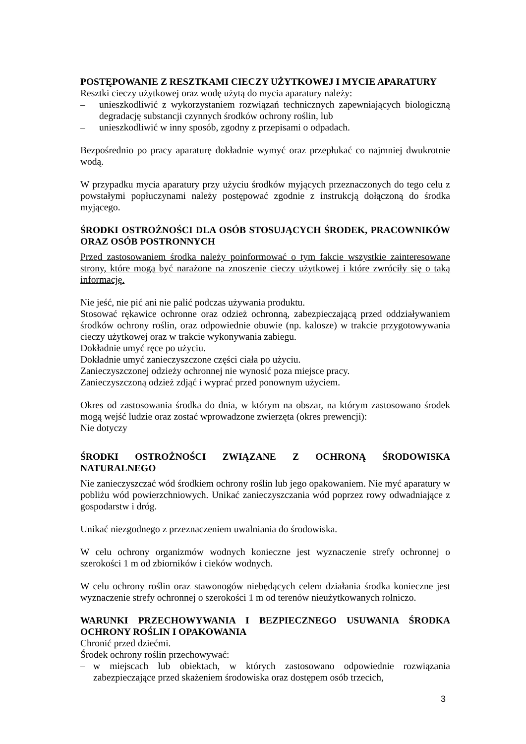POSTĘPOWANIE Z RESZTKAMI CIECZY UŻYTKOWEJ I MYCIE APARATURY
Resztki cieczy użytkowej oraz wodę użytą do mycia aparatury należy:
– unieszkodliwić z wykorzystaniem rozwiązań technicznych zapewniających biologiczną degradację substancji czynnych środków ochrony roślin, lub
– unieszkodliwić w inny sposób, zgodny z przepisami o odpadach.
Bezpośrednio po pracy aparaturę dokładnie wymyć oraz przepłukać co najmniej dwukrotnie wodą.
W przypadku mycia aparatury przy użyciu środków myjących przeznaczonych do tego celu z powstałymi popłuczynami należy postępować zgodnie z instrukcją dołączoną do środka myjącego.
ŚRODKI OSTROŻNOŚCI DLA OSÓB STOSUJĄCYCH ŚRODEK, PRACOWNIKÓW ORAZ OSÓB POSTRONNYCH
Przed zastosowaniem środka należy poinformować o tym fakcie wszystkie zainteresowane strony, które mogą być narażone na znoszenie cieczy użytkowej i które zwróciły się o taką informację.
Nie jeść, nie pić ani nie palić podczas używania produktu.
Stosować rękawice ochronne oraz odzież ochronną, zabezpieczającą przed oddziaływaniem środków ochrony roślin, oraz odpowiednie obuwie (np. kalosze) w trakcie przygotowywania cieczy użytkowej oraz w trakcie wykonywania zabiegu.
Dokładnie umyć ręce po użyciu.
Dokładnie umyć zanieczyszczone części ciała po użyciu.
Zanieczyszczonej odzieży ochronnej nie wynosić poza miejsce pracy.
Zanieczyszczoną odzież zdjąć i wyprać przed ponownym użyciem.
Okres od zastosowania środka do dnia, w którym na obszar, na którym zastosowano środek mogą wejść ludzie oraz zostać wprowadzone zwierzęta (okres prewencji):
Nie dotyczy
ŚRODKI OSTROŻNOŚCI ZWIĄZANE Z OCHRONĄ ŚRODOWISKA NATURALNEGO
Nie zanieczyszczać wód środkiem ochrony roślin lub jego opakowaniem. Nie myć aparatury w pobliżu wód powierzchniowych. Unikać zanieczyszczania wód poprzez rowy odwadniające z gospodarstw i dróg.
Unikać niezgodnego z przeznaczeniem uwalniania do środowiska.
W celu ochrony organizmów wodnych konieczne jest wyznaczenie strefy ochronnej o szerokości 1 m od zbiorników i cieków wodnych.
W celu ochrony roślin oraz stawonogów niebędących celem działania środka konieczne jest wyznaczenie strefy ochronnej o szerokości 1 m od terenów nieużytkowanych rolniczo.
WARUNKI PRZECHOWYWANIA I BEZPIECZNEGO USUWANIA ŚRODKA OCHRONY ROŚLIN I OPAKOWANIA
Chronić przed dziećmi.
Środek ochrony roślin przechowywać:
– w miejscach lub obiektach, w których zastosowano odpowiednie rozwiązania zabezpieczające przed skażeniem środowiska oraz dostępem osób trzecich,
3